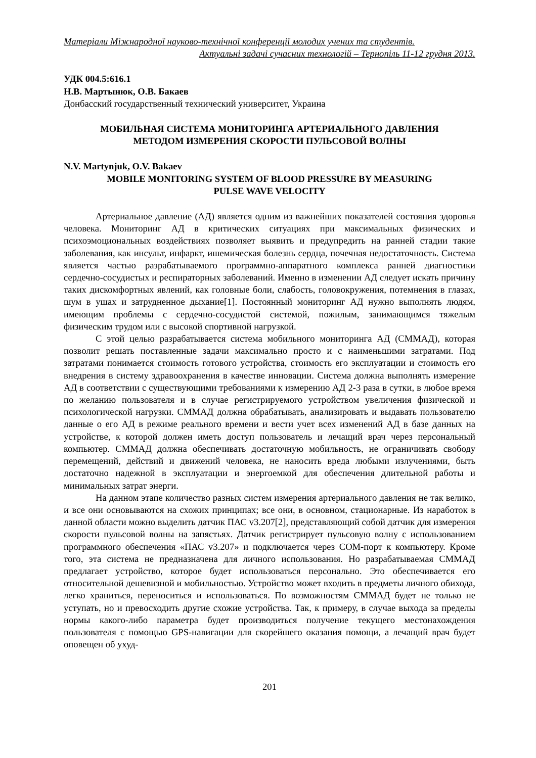Матеріали Міжнародної науково-технічної конференції молодих учених та студентів.
Актуальні задачі сучасних технологій – Тернопіль 11-12 грудня 2013.
УДК 004.5:616.1
Н.В. Мартынюк, О.В. Бакаев
Донбасский государственный технический университет, Украина
МОБИЛЬНАЯ СИСТЕМА МОНИТОРИНГА АРТЕРИАЛЬНОГО ДАВЛЕНИЯ
МЕТОДОМ ИЗМЕРЕНИЯ СКОРОСТИ ПУЛЬСОВОЙ ВОЛНЫ
N.V. Martynjuk, O.V. Bakaev
MOBILE MONITORING SYSTEM OF BLOOD PRESSURE BY MEASURING
PULSE WAVE VELOCITY
Артериальное давление (АД) является одним из важнейших показателей состояния здоровья человека. Мониторинг АД в критических ситуациях при максимальных физических и психоэмоциональных воздействиях позволяет выявить и предупредить на ранней стадии такие заболевания, как инсульт, инфаркт, ишемическая болезнь сердца, почечная недостаточность. Система является частью разрабатываемого программно-аппаратного комплекса ранней диагностики сердечно-сосудистых и респираторных заболеваний. Именно в изменении АД следует искать причину таких дискомфортных явлений, как головные боли, слабость, головокружения, потемнения в глазах, шум в ушах и затрудненное дыхание[1]. Постоянный мониторинг АД нужно выполнять людям, имеющим проблемы с сердечно-сосудистой системой, пожилым, занимающимся тяжелым физическим трудом или с высокой спортивной нагрузкой.
С этой целью разрабатывается система мобильного мониторинга АД (СММАД), которая позволит решать поставленные задачи максимально просто и с наименьшими затратами. Под затратами понимается стоимость готового устройства, стоимость его эксплуатации и стоимость его внедрения в систему здравоохранения в качестве инновации. Система должна выполнять измерение АД в соответствии с существующими требованиями к измерению АД 2-3 раза в сутки, в любое время по желанию пользователя и в случае регистрируемого устройством увеличения физической и психологической нагрузки. СММАД должна обрабатывать, анализировать и выдавать пользователю данные о его АД в режиме реального времени и вести учет всех изменений АД в базе данных на устройстве, к которой должен иметь доступ пользователь и лечащий врач через персональный компьютер. СММАД должна обеспечивать достаточную мобильность, не ограничивать свободу перемещений, действий и движений человека, не наносить вреда любыми излучениями, быть достаточно надежной в эксплуатации и энергоемкой для обеспечения длительной работы и минимальных затрат энерги.
На данном этапе количество разных систем измерения артериального давления не так велико, и все они основываются на схожих принципах; все они, в основном, стационарные. Из наработок в данной области можно выделить датчик ПАС v3.207[2], представляющий собой датчик для измерения скорости пульсовой волны на запястьях. Датчик регистрирует пульсовую волну с использованием программного обеспечения «ПАС v3.207» и подключается через COM-порт к компьютеру. Кроме того, эта система не предназначена для личного использования. Но разрабатываемая СММАД предлагает устройство, которое будет использоваться персонально. Это обеспечивается его относительной дешевизной и мобильностью. Устройство может входить в предметы личного обихода, легко храниться, переноситься и использоваться. По возможностям СММАД будет не только не уступать, но и превосходить другие схожие устройства. Так, к примеру, в случае выхода за пределы нормы какого-либо параметра будет производиться получение текущего местонахождения пользователя с помощью GPS-навигации для скорейшего оказания помощи, а лечащий врач будет оповещен об ухуд-
201